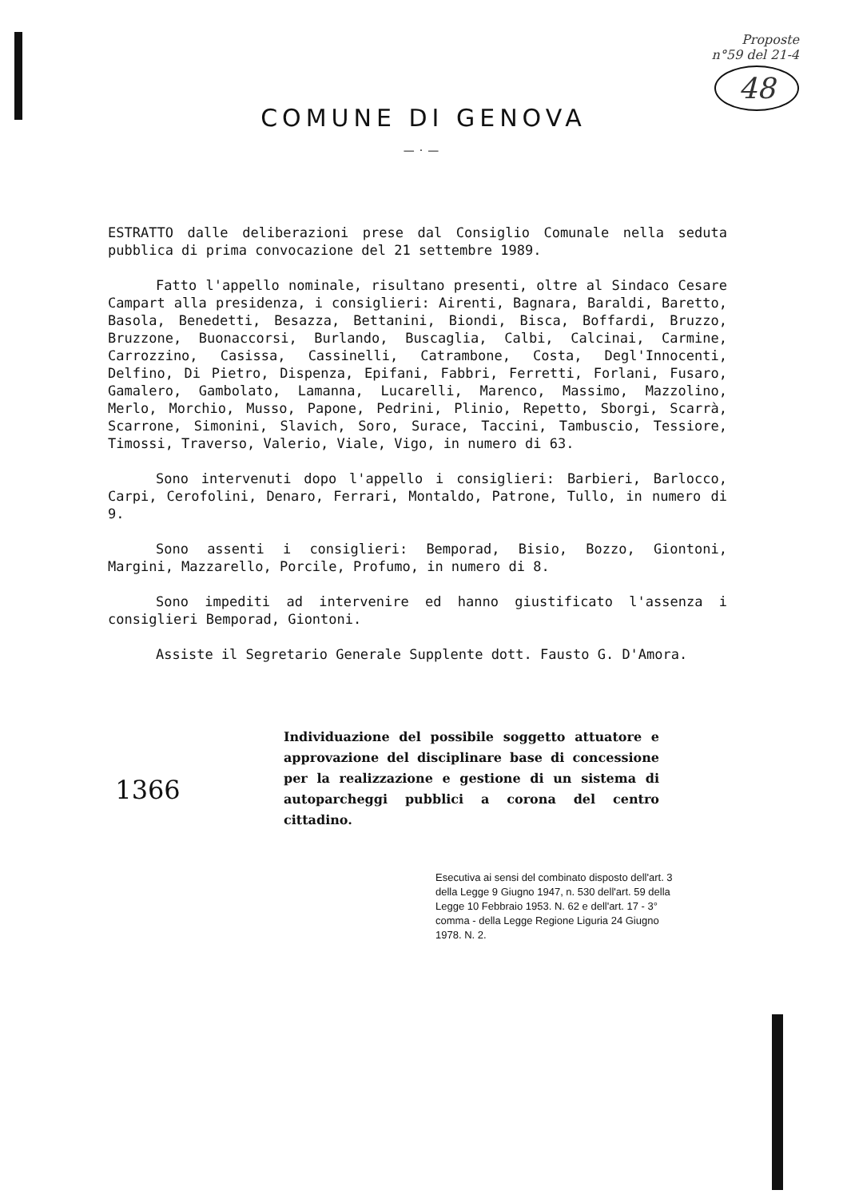Proposte
n°59 del 21-4
48
COMUNE DI GENOVA
—·—
ESTRATTO dalle deliberazioni prese dal Consiglio Comunale nella seduta pubblica di prima convocazione del 21 settembre 1989.
Fatto l'appello nominale, risultano presenti, oltre al Sindaco Cesare Campart alla presidenza, i consiglieri: Airenti, Bagnara, Baraldi, Baretto, Basola, Benedetti, Besazza, Bettanini, Biondi, Bisca, Boffardi, Bruzzo, Bruzzone, Buonaccorsi, Burlando, Buscaglia, Calbi, Calcinai, Carmine, Carrozzino, Casissa, Cassinelli, Catrambone, Costa, Degl'Innocenti, Delfino, Di Pietro, Dispenza, Epifani, Fabbri, Ferretti, Forlani, Fusaro, Gamalero, Gambolato, Lamanna, Lucarelli, Marenco, Massimo, Mazzolino, Merlo, Morchio, Musso, Papone, Pedrini, Plinio, Repetto, Sborgi, Scarrà, Scarrone, Simonini, Slavich, Soro, Surace, Taccini, Tambuscio, Tessiore, Timossi, Traverso, Valerio, Viale, Vigo, in numero di 63.
Sono intervenuti dopo l'appello i consiglieri: Barbieri, Barlocco, Carpi, Cerofolini, Denaro, Ferrari, Montaldo, Patrone, Tullo, in numero di 9.
Sono assenti i consiglieri: Bemporad, Bisio, Bozzo, Giontoni, Margini, Mazzarello, Porcile, Profumo, in numero di 8.
Sono impediti ad intervenire ed hanno giustificato l'assenza i consiglieri Bemporad, Giontoni.
Assiste il Segretario Generale Supplente dott. Fausto G. D'Amora.
1366
Individuazione del possibile soggetto attuatore e approvazione del disciplinare base di concessione per la realizzazione e gestione di un sistema di autoparcheggi pubblici a corona del centro cittadino.
Esecutiva ai sensi del combinato disposto dell'art. 3 della Legge 9 Giugno 1947, n. 530 dell'art. 59 della Legge 10 Febbraio 1953. N. 62 e dell'art. 17 - 3° comma - della Legge Regione Liguria 24 Giugno 1978. N. 2.